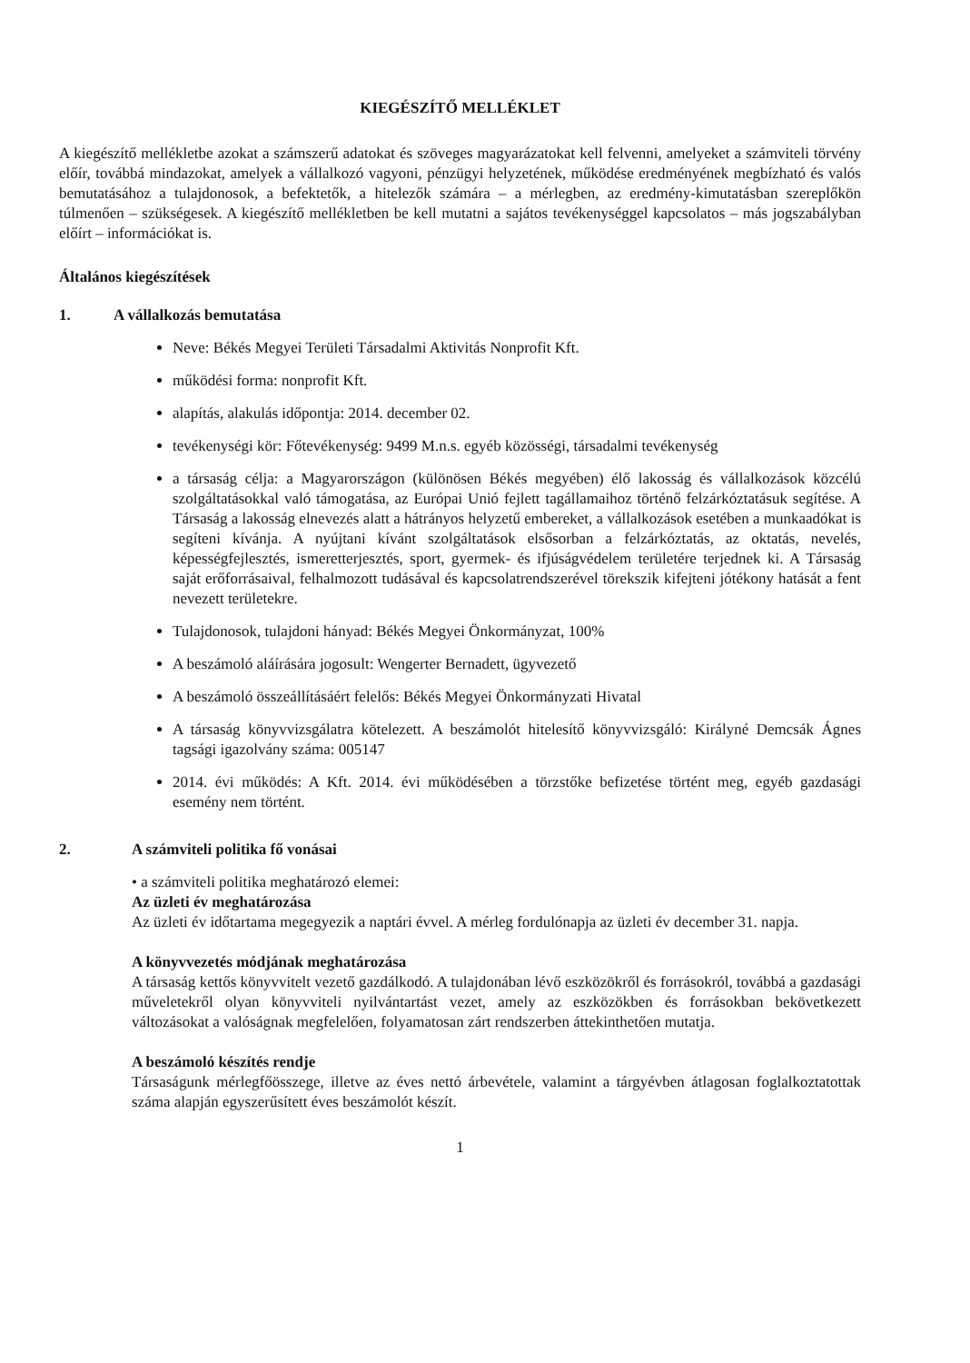KIEGÉSZÍTŐ MELLÉKLET
A kiegészítő mellékletbe azokat a számszerű adatokat és szöveges magyarázatokat kell felvenni, amelyeket a számviteli törvény előír, továbbá mindazokat, amelyek a vállalkozó vagyoni, pénzügyi helyzetének, működése eredményének megbízható és valós bemutatásához a tulajdonosok, a befektetők, a hitelezők számára – a mérlegben, az eredmény-kimutatásban szereplőkön túlmenően – szükségesek. A kiegészítő mellékletben be kell mutatni a sajátos tevékenységgel kapcsolatos – más jogszabályban előírt – információkat is.
Általános kiegészítések
1. A vállalkozás bemutatása
Neve: Békés Megyei Területi Társadalmi Aktivitás Nonprofit Kft.
működési forma: nonprofit Kft.
alapítás, alakulás időpontja: 2014. december 02.
tevékenységi kör: Főtevékenység: 9499 M.n.s. egyéb közösségi, társadalmi tevékenység
a társaság célja: a Magyarországon (különösen Békés megyében) élő lakosság és vállalkozások közcélú szolgáltatásokkal való támogatása, az Európai Unió fejlett tagállamaihoz történő felzárkóztatásuk segítése. A Társaság a lakosság elnevezés alatt a hátrányos helyzetű embereket, a vállalkozások esetében a munkaadókat is segíteni kívánja. A nyújtani kívánt szolgáltatások elsősorban a felzárkóztatás, az oktatás, nevelés, képességfejlesztés, ismeretterjesztés, sport, gyermek- és ifjúságvédelem területére terjednek ki. A Társaság saját erőforrásaival, felhalmozott tudásával és kapcsolatrendszerével törekszik kifejteni jótékony hatását a fent nevezett területekre.
Tulajdonosok, tulajdoni hányad: Békés Megyei Önkormányzat, 100%
A beszámoló aláírására jogosult: Wengerter Bernadett, ügyvezető
A beszámoló összeállításáért felelős: Békés Megyei Önkormányzati Hivatal
A társaság könyvvizsgálatra kötelezett. A beszámolót hitelesítő könyvvizsgáló: Királyné Demcsák Ágnes tagsági igazolvány száma: 005147
2014. évi működés: A Kft. 2014. évi működésében a törzstőke befizetése történt meg, egyéb gazdasági esemény nem történt.
2. A számviteli politika fő vonásai
• a számviteli politika meghatározó elemei:
Az üzleti év meghatározása
Az üzleti év időtartama megegyezik a naptári évvel. A mérleg fordulónapja az üzleti év december 31. napja.
A könyvvezetés módjának meghatározása
A társaság kettős könyvvitelt vezető gazdálkodó. A tulajdonában lévő eszközökről és forrásokról, továbbá a gazdasági műveletekről olyan könyvviteli nyilvántartást vezet, amely az eszközökben és forrásokban bekövetkezett változásokat a valóságnak megfelelően, folyamatosan zárt rendszerben áttekinthetően mutatja.
A beszámoló készítés rendje
Társaságunk mérlegfőösszege, illetve az éves nettó árbevétele, valamint a tárgyévben átlagosan foglalkoztatottak száma alapján egyszerűsített éves beszámolót készít.
1